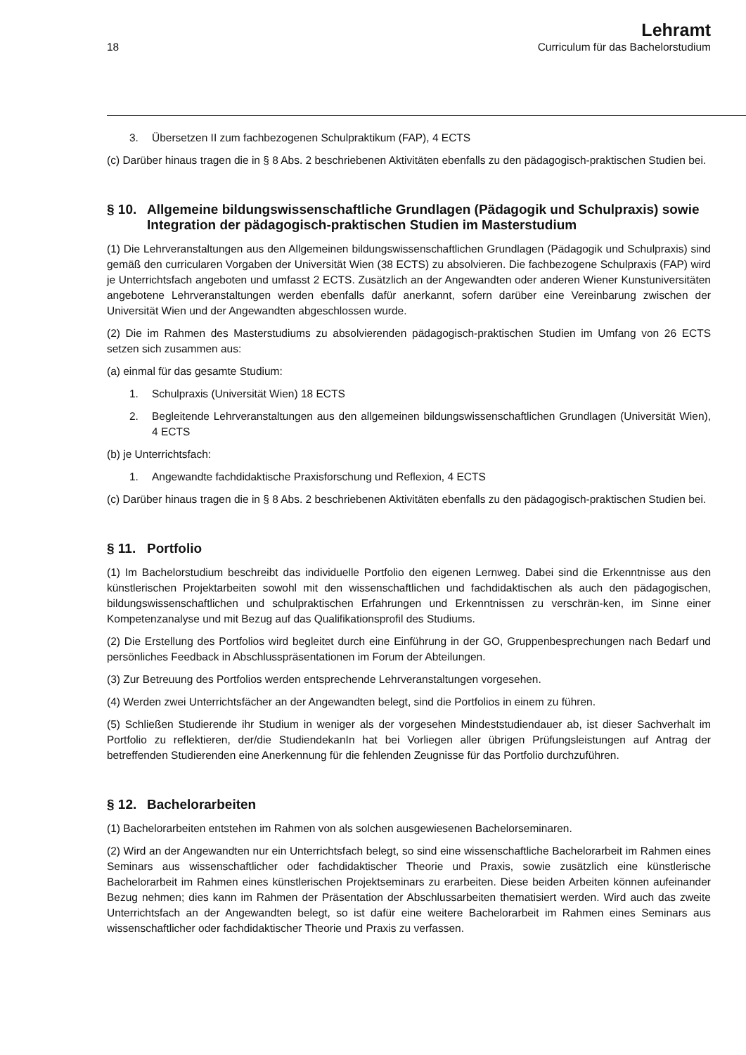18
Lehramt
Curriculum für das Bachelorstudium
3. Übersetzen II zum fachbezogenen Schulpraktikum (FAP), 4 ECTS
(c) Darüber hinaus tragen die in § 8 Abs. 2 beschriebenen Aktivitäten ebenfalls zu den pädagogisch-praktischen Studien bei.
§ 10. Allgemeine bildungswissenschaftliche Grundlagen (Pädagogik und Schulpraxis) sowie Integration der pädagogisch-praktischen Studien im Masterstudium
(1) Die Lehrveranstaltungen aus den Allgemeinen bildungswissenschaftlichen Grundlagen (Pädagogik und Schulpraxis) sind gemäß den curricularen Vorgaben der Universität Wien (38 ECTS) zu absolvieren. Die fachbezogene Schulpraxis (FAP) wird je Unterrichtsfach angeboten und umfasst 2 ECTS. Zusätzlich an der Angewandten oder anderen Wiener Kunstuniversitäten angebotene Lehrveranstaltungen werden ebenfalls dafür anerkannt, sofern darüber eine Vereinbarung zwischen der Universität Wien und der Angewandten abgeschlossen wurde.
(2) Die im Rahmen des Masterstudiums zu absolvierenden pädagogisch-praktischen Studien im Umfang von 26 ECTS setzen sich zusammen aus:
(a) einmal für das gesamte Studium:
1. Schulpraxis (Universität Wien) 18 ECTS
2. Begleitende Lehrveranstaltungen aus den allgemeinen bildungswissenschaftlichen Grundlagen (Universität Wien), 4 ECTS
(b) je Unterrichtsfach:
1. Angewandte fachdidaktische Praxisforschung und Reflexion, 4 ECTS
(c) Darüber hinaus tragen die in § 8 Abs. 2 beschriebenen Aktivitäten ebenfalls zu den pädagogisch-praktischen Studien bei.
§ 11. Portfolio
(1) Im Bachelorstudium beschreibt das individuelle Portfolio den eigenen Lernweg. Dabei sind die Erkenntnisse aus den künstlerischen Projektarbeiten sowohl mit den wissenschaftlichen und fachdidaktischen als auch den pädagogischen, bildungswissenschaftlichen und schulpraktischen Erfahrungen und Erkenntnissen zu verschrän-ken, im Sinne einer Kompetenzanalyse und mit Bezug auf das Qualifikationsprofil des Studiums.
(2) Die Erstellung des Portfolios wird begleitet durch eine Einführung in der GO, Gruppenbesprechungen nach Bedarf und persönliches Feedback in Abschlusspräsentationen im Forum der Abteilungen.
(3) Zur Betreuung des Portfolios werden entsprechende Lehrveranstaltungen vorgesehen.
(4) Werden zwei Unterrichtsfächer an der Angewandten belegt, sind die Portfolios in einem zu führen.
(5) Schließen Studierende ihr Studium in weniger als der vorgesehen Mindeststudiendauer ab, ist dieser Sachverhalt im Portfolio zu reflektieren, der/die StudiendekanIn hat bei Vorliegen aller übrigen Prüfungsleistungen auf Antrag der betreffenden Studierenden eine Anerkennung für die fehlenden Zeugnisse für das Portfolio durchzuführen.
§ 12. Bachelorarbeiten
(1) Bachelorarbeiten entstehen im Rahmen von als solchen ausgewiesenen Bachelorseminaren.
(2) Wird an der Angewandten nur ein Unterrichtsfach belegt, so sind eine wissenschaftliche Bachelorarbeit im Rahmen eines Seminars aus wissenschaftlicher oder fachdidaktischer Theorie und Praxis, sowie zusätzlich eine künstlerische Bachelorarbeit im Rahmen eines künstlerischen Projektseminars zu erarbeiten. Diese beiden Arbeiten können aufeinander Bezug nehmen; dies kann im Rahmen der Präsentation der Abschlussarbeiten thematisiert werden. Wird auch das zweite Unterrichtsfach an der Angewandten belegt, so ist dafür eine weitere Bachelorarbeit im Rahmen eines Seminars aus wissenschaftlicher oder fachdidaktischer Theorie und Praxis zu verfassen.